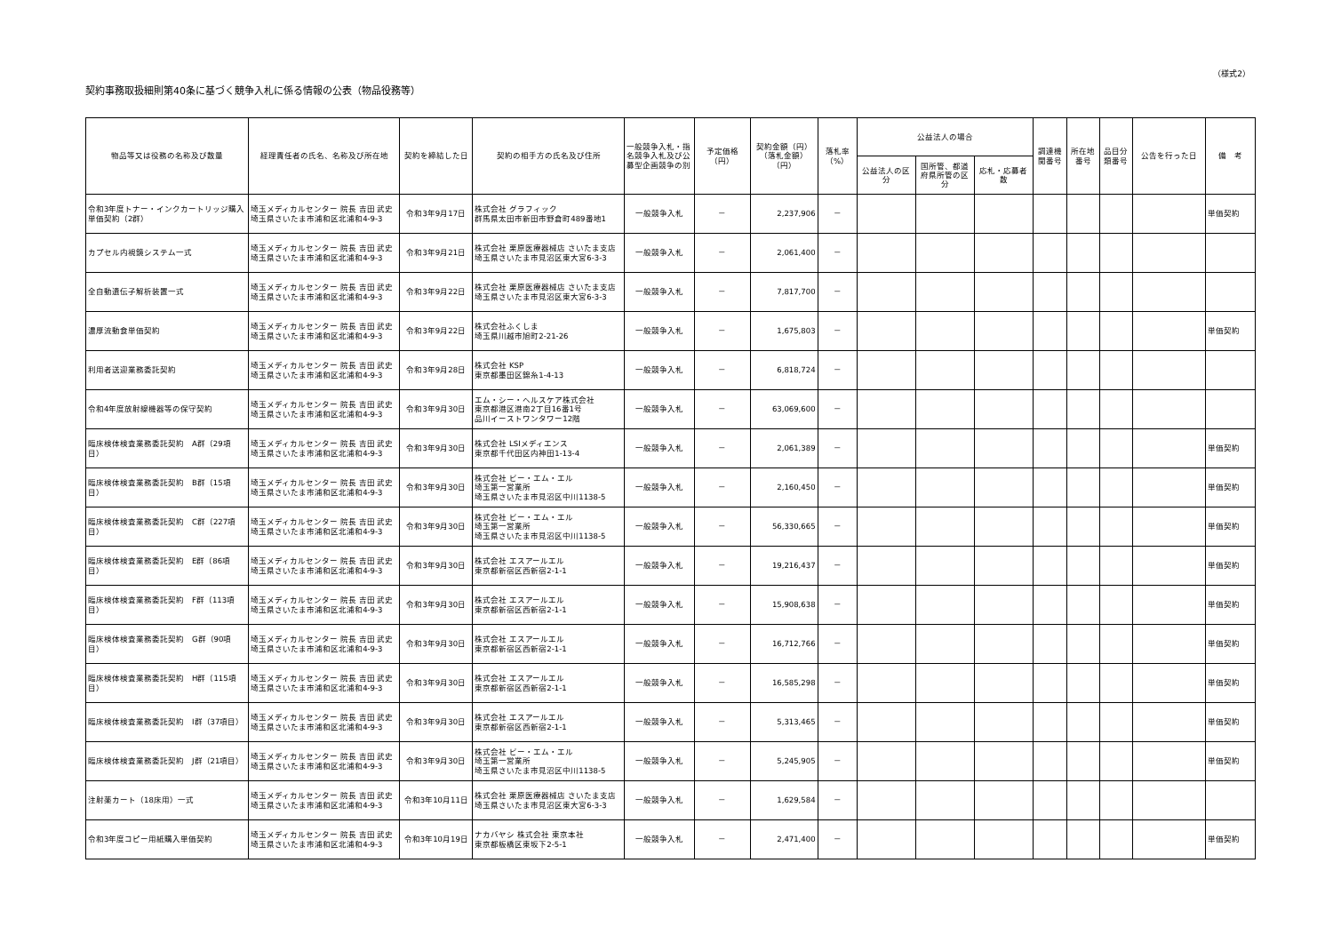（様式2）
契約事務取扱細則第40条に基づく競争入札に係る情報の公表（物品役務等）
| 物品等又は役務の名称及び数量 | 経理責任者の氏名、名称及び所在地 | 契約を締結した日 | 契約の相手方の氏名及び住所 | 一般競争入札・指名競争入札及び公募型企画競争の別 | 予定価格（円） | 契約金額（円）（落札金額）（円） | 落札率（%） | 公益法人の場合 | | | 調達機関番号 | 所在地番号 | 品目分類番号 | 公告を行った日 | 備 考 |
| --- | --- | --- | --- | --- | --- | --- | --- | --- | --- | --- | --- | --- | --- | --- | --- |
| | | | | | | | | 公益法人の区分 | 国所管、都道府県所管の区分 | 応札・応募者数 | | | | | |
| 令和3年度トナー・インクカートリッジ購入単価契約（2群） | 埼玉メディカルセンター 院長 吉田 武史 埼玉県さいたま市浦和区北浦和4-9-3 | 令和3年9月17日 | 株式会社 グラフィック 群馬県太田市新田市野倉町489番地1 | 一般競争入札 | － | 2,237,906 | － | | | | | | | | 単価契約 |
| カプセル内視鏡システム一式 | 埼玉メディカルセンター 院長 吉田 武史 埼玉県さいたま市浦和区北浦和4-9-3 | 令和3年9月21日 | 株式会社 栗原医療器械店 さいたま支店 埼玉県さいたま市見沼区東大宮6-3-3 | 一般競争入札 | － | 2,061,400 | － | | | | | | | | |
| 全自動遺伝子解析装置一式 | 埼玉メディカルセンター 院長 吉田 武史 埼玉県さいたま市浦和区北浦和4-9-3 | 令和3年9月22日 | 株式会社 栗原医療器械店 さいたま支店 埼玉県さいたま市見沼区東大宮6-3-3 | 一般競争入札 | － | 7,817,700 | － | | | | | | | | |
| 濃厚流動食単価契約 | 埼玉メディカルセンター 院長 吉田 武史 埼玉県さいたま市浦和区北浦和4-9-3 | 令和3年9月22日 | 株式会社ふくしま 埼玉県川越市旭町2-21-26 | 一般競争入札 | － | 1,675,803 | － | | | | | | | | 単価契約 |
| 利用者送迎業務委託契約 | 埼玉メディカルセンター 院長 吉田 武史 埼玉県さいたま市浦和区北浦和4-9-3 | 令和3年9月28日 | 株式会社 KSP 東京都墨田区錦糸1-4-13 | 一般競争入札 | － | 6,818,724 | － | | | | | | | | |
| 令和4年度放射線機器等の保守契約 | 埼玉メディカルセンター 院長 吉田 武史 埼玉県さいたま市浦和区北浦和4-9-3 | 令和3年9月30日 | エム・シー・ヘルスケア株式会社 東京都港区港南2丁目16番1号 品川イーストワンタワー12階 | 一般競争入札 | － | 63,069,600 | － | | | | | | | | |
| 臨床検体検査業務委託契約 A群（29項目） | 埼玉メディカルセンター 院長 吉田 武史 埼玉県さいたま市浦和区北浦和4-9-3 | 令和3年9月30日 | 株式会社 LSIメディエンス 東京都千代田区内神田1-13-4 | 一般競争入札 | － | 2,061,389 | － | | | | | | | | 単価契約 |
| 臨床検体検査業務委託契約 B群（15項目） | 埼玉メディカルセンター 院長 吉田 武史 埼玉県さいたま市浦和区北浦和4-9-3 | 令和3年9月30日 | 株式会社 ビー・エム・エル 埼玉第一営業所 埼玉県さいたま市見沼区中川1138-5 | 一般競争入札 | － | 2,160,450 | － | | | | | | | | 単価契約 |
| 臨床検体検査業務委託契約 C群（227項目） | 埼玉メディカルセンター 院長 吉田 武史 埼玉県さいたま市浦和区北浦和4-9-3 | 令和3年9月30日 | 株式会社 ビー・エム・エル 埼玉第一営業所 埼玉県さいたま市見沼区中川1138-5 | 一般競争入札 | － | 56,330,665 | － | | | | | | | | 単価契約 |
| 臨床検体検査業務委託契約 E群（86項目） | 埼玉メディカルセンター 院長 吉田 武史 埼玉県さいたま市浦和区北浦和4-9-3 | 令和3年9月30日 | 株式会社 エスアールエル 東京都新宿区西新宿2-1-1 | 一般競争入札 | － | 19,216,437 | － | | | | | | | | 単価契約 |
| 臨床検体検査業務委託契約 F群（113項目） | 埼玉メディカルセンター 院長 吉田 武史 埼玉県さいたま市浦和区北浦和4-9-3 | 令和3年9月30日 | 株式会社 エスアールエル 東京都新宿区西新宿2-1-1 | 一般競争入札 | － | 15,908,638 | － | | | | | | | | 単価契約 |
| 臨床検体検査業務委託契約 G群（90項目） | 埼玉メディカルセンター 院長 吉田 武史 埼玉県さいたま市浦和区北浦和4-9-3 | 令和3年9月30日 | 株式会社 エスアールエル 東京都新宿区西新宿2-1-1 | 一般競争入札 | － | 16,712,766 | － | | | | | | | | 単価契約 |
| 臨床検体検査業務委託契約 H群（115項目） | 埼玉メディカルセンター 院長 吉田 武史 埼玉県さいたま市浦和区北浦和4-9-3 | 令和3年9月30日 | 株式会社 エスアールエル 東京都新宿区西新宿2-1-1 | 一般競争入札 | － | 16,585,298 | － | | | | | | | | 単価契約 |
| 臨床検体検査業務委託契約 I群（37項目） | 埼玉メディカルセンター 院長 吉田 武史 埼玉県さいたま市浦和区北浦和4-9-3 | 令和3年9月30日 | 株式会社 エスアールエル 東京都新宿区西新宿2-1-1 | 一般競争入札 | － | 5,313,465 | － | | | | | | | | 単価契約 |
| 臨床検体検査業務委託契約 J群（21項目） | 埼玉メディカルセンター 院長 吉田 武史 埼玉県さいたま市浦和区北浦和4-9-3 | 令和3年9月30日 | 株式会社 ビー・エム・エル 埼玉第一営業所 埼玉県さいたま市見沼区中川1138-5 | 一般競争入札 | － | 5,245,905 | － | | | | | | | | 単価契約 |
| 注射薬カート（18床用）一式 | 埼玉メディカルセンター 院長 吉田 武史 埼玉県さいたま市浦和区北浦和4-9-3 | 令和3年10月11日 | 株式会社 栗原医療器械店 さいたま支店 埼玉県さいたま市見沼区東大宮6-3-3 | 一般競争入札 | － | 1,629,584 | － | | | | | | | | |
| 令和3年度コピー用紙購入単価契約 | 埼玉メディカルセンター 院長 吉田 武史 埼玉県さいたま市浦和区北浦和4-9-3 | 令和3年10月19日 | ナカバヤシ 株式会社 東京本社 東京都板橋区東坂下2-5-1 | 一般競争入札 | － | 2,471,400 | － | | | | | | | | 単価契約 |